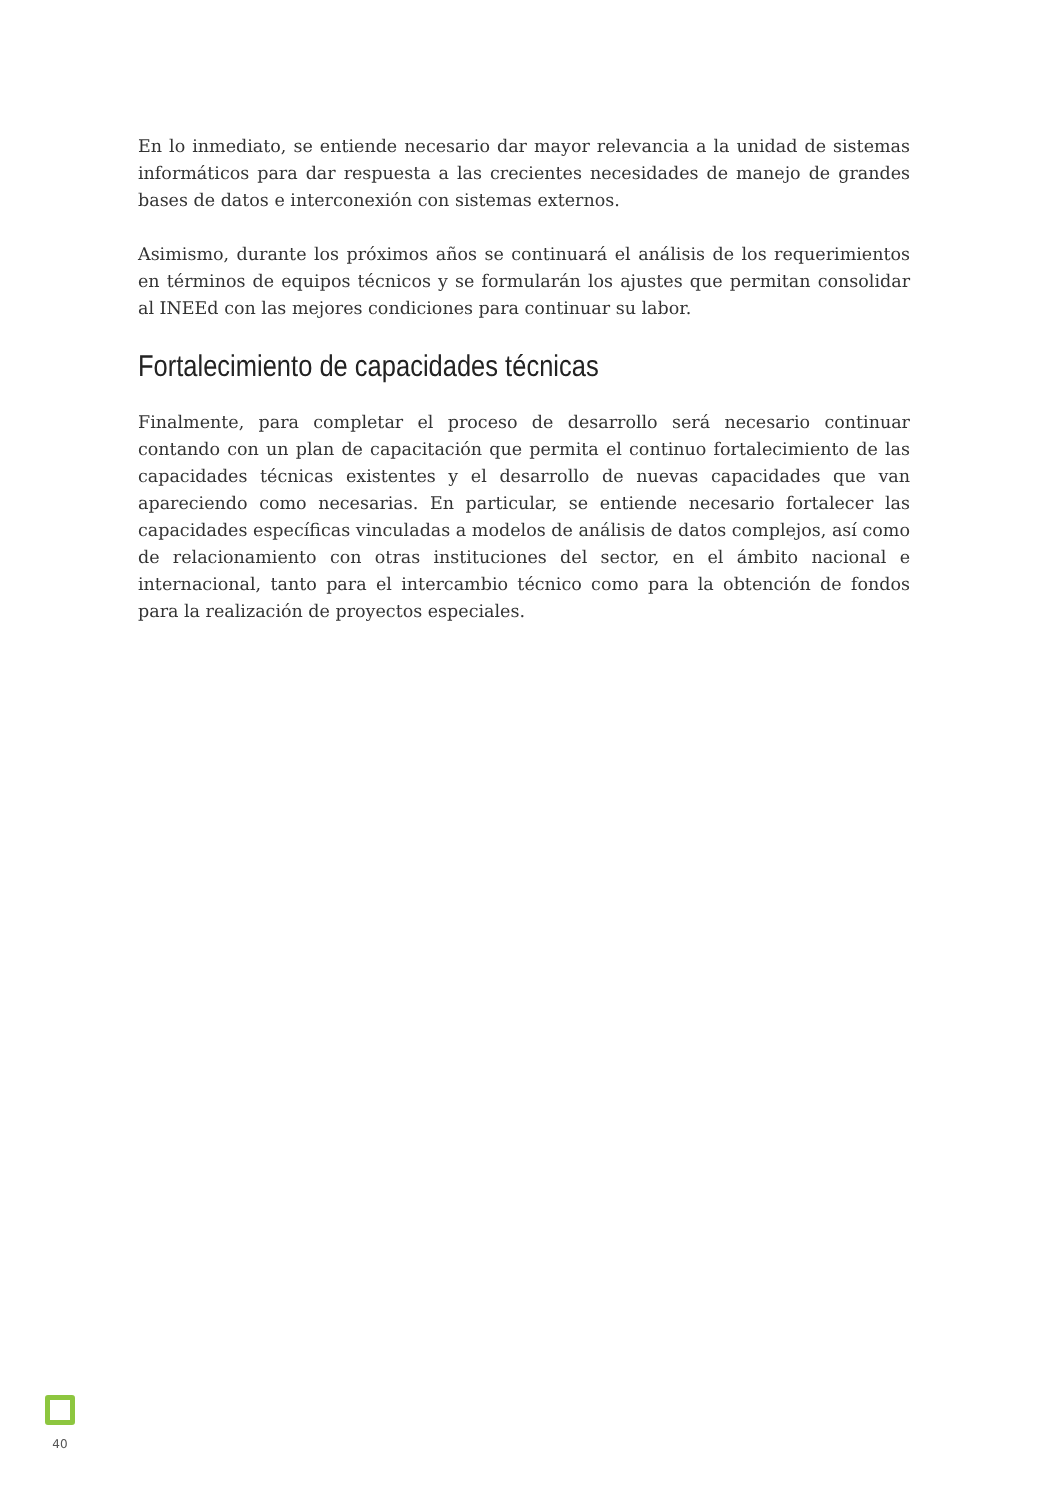En lo inmediato, se entiende necesario dar mayor relevancia a la unidad de sistemas informáticos para dar respuesta a las crecientes necesidades de manejo de grandes bases de datos e interconexión con sistemas externos.
Asimismo, durante los próximos años se continuará el análisis de los requerimientos en términos de equipos técnicos y se formularán los ajustes que permitan consolidar al INEEd con las mejores condiciones para continuar su labor.
Fortalecimiento de capacidades técnicas
Finalmente, para completar el proceso de desarrollo será necesario continuar contando con un plan de capacitación que permita el continuo fortalecimiento de las capacidades técnicas existentes y el desarrollo de nuevas capacidades que van apareciendo como necesarias. En particular, se entiende necesario fortalecer las capacidades específicas vinculadas a modelos de análisis de datos complejos, así como de relacionamiento con otras instituciones del sector, en el ámbito nacional e internacional, tanto para el intercambio técnico como para la obtención de fondos para la realización de proyectos especiales.
40